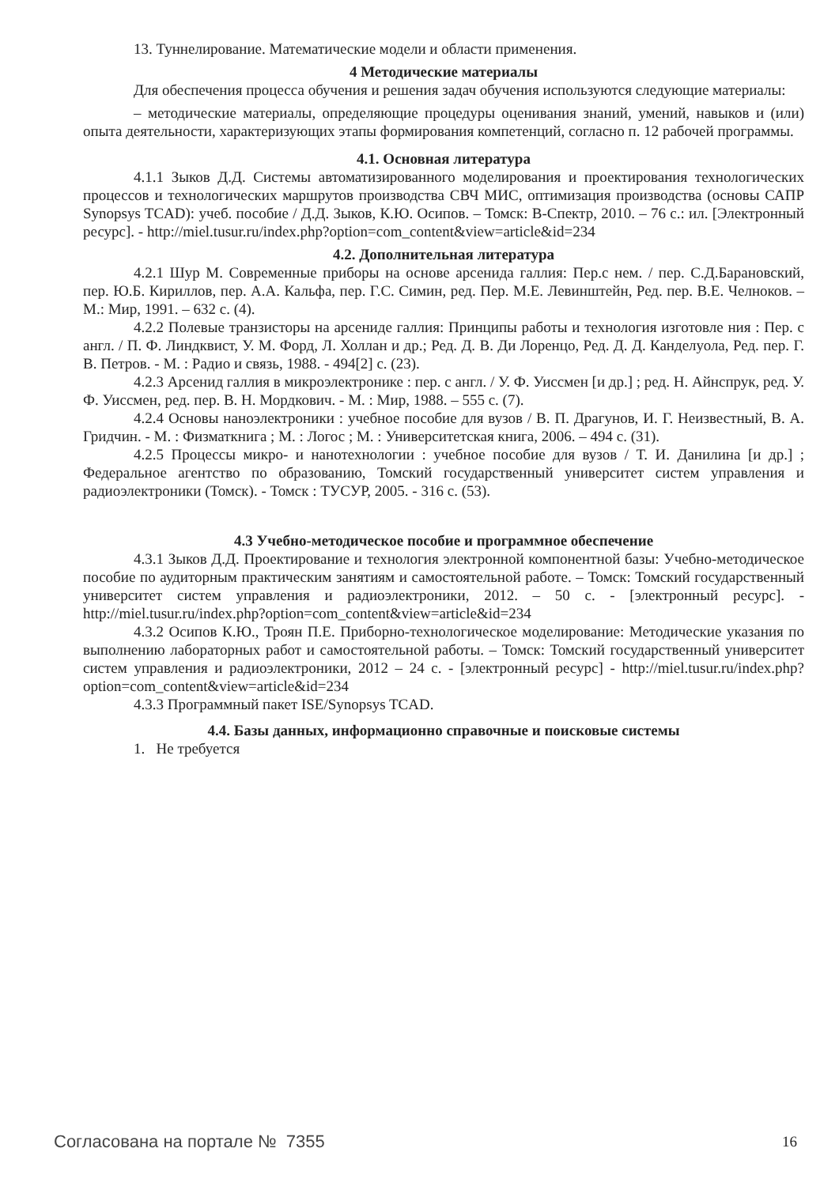13. Туннелирование. Математические модели и области применения.
4 Методические материалы
Для обеспечения процесса обучения и решения задач обучения используются следующие материалы:
– методические материалы, определяющие процедуры оценивания знаний, умений, навыков и (или) опыта деятельности, характеризующих этапы формирования компетенций, согласно п. 12 рабочей программы.
4.1. Основная литература
4.1.1 Зыков Д.Д. Системы автоматизированного моделирования и проектирования технологических процессов и технологических маршрутов производства СВЧ МИС, оптимизация производства (основы САПР Synopsys TCAD): учеб. пособие / Д.Д. Зыков, К.Ю. Осипов. – Томск: В-Спектр, 2010. – 76 с.: ил. [Электронный ресурс]. - http://miel.tusur.ru/index.php?option=com_content&view=article&id=234
4.2. Дополнительная литература
4.2.1 Шур М. Современные приборы на основе арсенида галлия: Пер.с нем. / пер. С.Д.Барановский, пер. Ю.Б. Кириллов, пер. А.А. Кальфа, пер. Г.С. Симин, ред. Пер. М.Е. Левинштейн, Ред. пер. В.Е. Челноков. – М.: Мир, 1991. – 632 с. (4).
4.2.2 Полевые транзисторы на арсениде галлия: Принципы работы и технология изготовле ния : Пер. с англ. / П. Ф. Линдквист, У. М. Форд, Л. Холлан и др.; Ред. Д. В. Ди Лоренцо, Ред. Д. Д. Канделуола, Ред. пер. Г. В. Петров. - М. : Радио и связь, 1988. - 494[2] с. (23).
4.2.3 Арсенид галлия в микроэлектронике : пер. с англ. / У. Ф. Уиссмен [и др.] ; ред. Н. Айнспрук, ред. У. Ф. Уиссмен, ред. пер. В. Н. Мордкович. - М. : Мир, 1988. – 555 с. (7).
4.2.4 Основы наноэлектроники : учебное пособие для вузов / В. П. Драгунов, И. Г. Неизвестный, В. А. Гридчин. - М. : Физматкнига ; М. : Логос ; М. : Университетская книга, 2006. – 494 с. (31).
4.2.5 Процессы микро- и нанотехнологии : учебное пособие для вузов / Т. И. Данилина [и др.] ; Федеральное агентство по образованию, Томский государственный университет систем управления и радиоэлектроники (Томск). - Томск : ТУСУР, 2005. - 316 с. (53).
4.3 Учебно-методическое пособие и программное обеспечение
4.3.1 Зыков Д.Д. Проектирование и технология электронной компонентной базы: Учебно-методическое пособие по аудиторным практическим занятиям и самостоятельной работе. – Томск: Томский государственный университет систем управления и радиоэлектроники, 2012. – 50 с. - [электронный ресурс]. - http://miel.tusur.ru/index.php?option=com_content&view=article&id=234
4.3.2 Осипов К.Ю., Троян П.Е. Приборно-технологическое моделирование: Методические указания по выполнению лабораторных работ и самостоятельной работы. – Томск: Томский государственный университет систем управления и радиоэлектроники, 2012 – 24 с. - [электронный ресурс] - http://miel.tusur.ru/index.php?option=com_content&view=article&id=234
4.3.3 Программный пакет ISE/Synopsys TCAD.
4.4. Базы данных, информационно справочные и поисковые системы
1. Не требуется
Согласована на портале № 7355 16